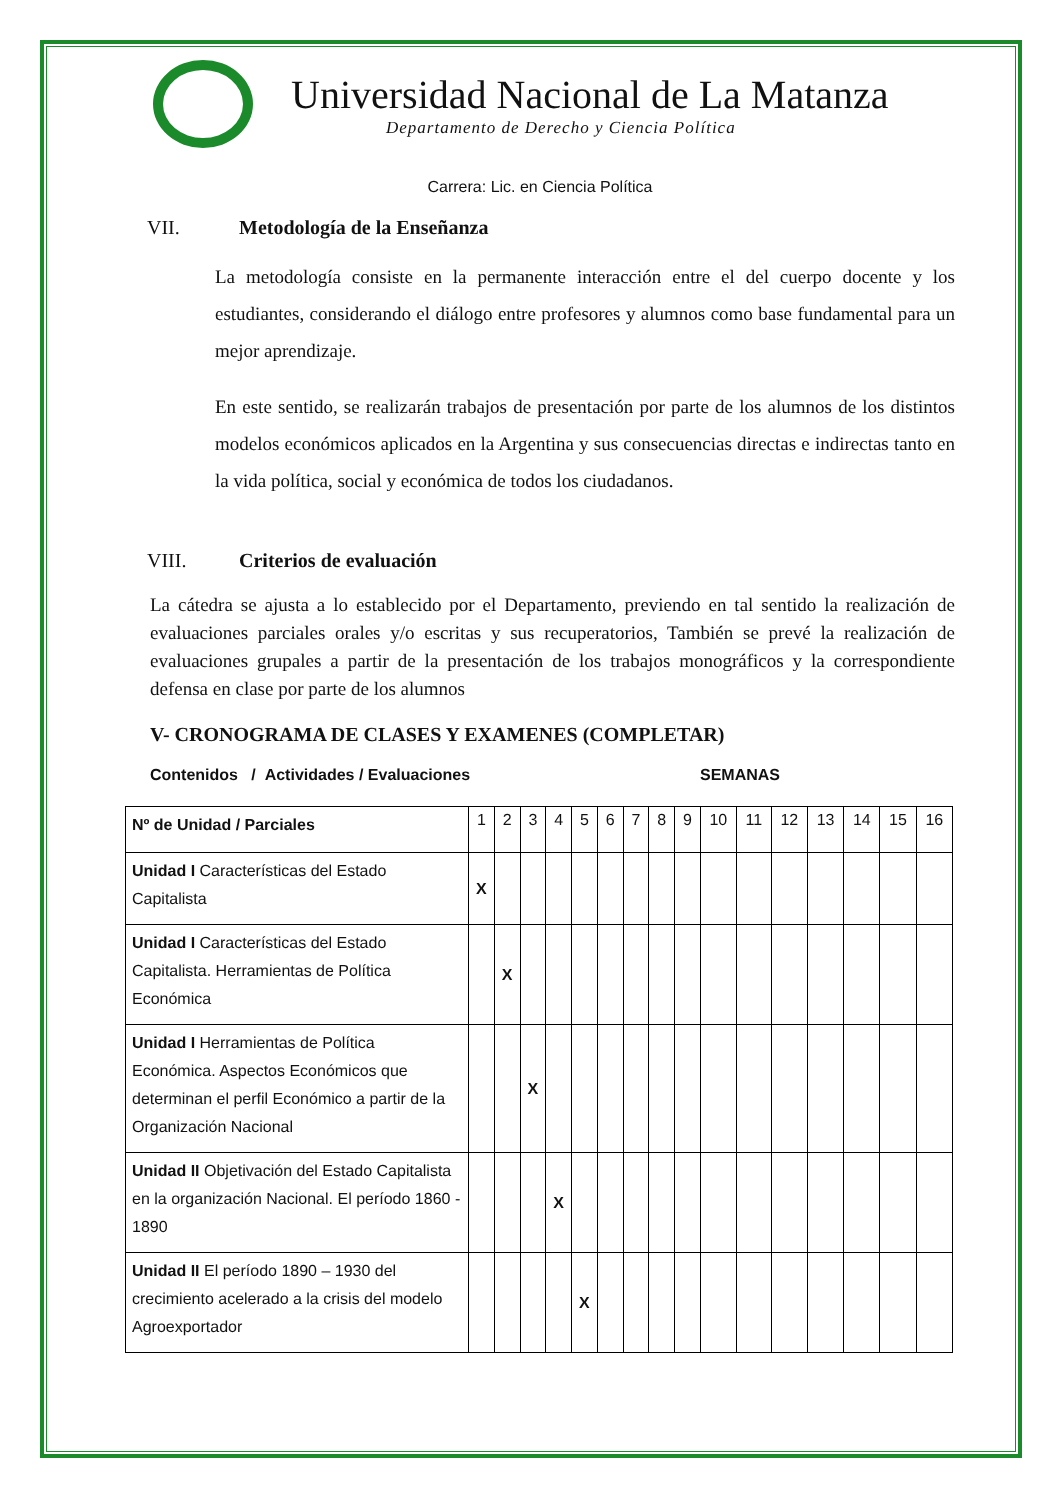Universidad Nacional de La Matanza
Departamento de Derecho y Ciencia Política
Carrera: Lic. en Ciencia Política
VII. Metodología de la Enseñanza
La metodología consiste en la permanente interacción entre el del cuerpo docente y los estudiantes, considerando el diálogo entre profesores y alumnos como base fundamental para un mejor aprendizaje.
En este sentido, se realizarán trabajos de presentación por parte de los alumnos de los distintos modelos económicos aplicados en la Argentina y sus consecuencias directas e indirectas tanto en la vida política, social y económica de todos los ciudadanos.
VIII. Criterios de evaluación
La cátedra se ajusta a lo establecido por el Departamento, previendo en tal sentido la realización de evaluaciones parciales orales y/o escritas y sus recuperatorios, También se prevé la realización de evaluaciones grupales a partir de la presentación de los trabajos monográficos y la correspondiente defensa en clase por parte de los alumnos
V- CRONOGRAMA DE CLASES Y EXAMENES (COMPLETAR)
Contenidos / Actividades / Evaluaciones SEMANAS
| Nº de Unidad / Parciales | 1 | 2 | 3 | 4 | 5 | 6 | 7 | 8 | 9 | 10 | 11 | 12 | 13 | 14 | 15 | 16 |
| Unidad I Características del Estado Capitalista | X | | | | | | | | | | | | | | | |
| Unidad I Características del Estado Capitalista. Herramientas de Política Económica | | X | | | | | | | | | | | | | | |
| Unidad I Herramientas de Política Económica. Aspectos Económicos que determinan el perfil Económico a partir de la Organización Nacional | | | X | | | | | | | | | | | | | |
| Unidad II Objetivación del Estado Capitalista en la organización Nacional. El período 1860 - 1890 | | | | X | | | | | | | | | | | | |
| Unidad II El período 1890 – 1930 del crecimiento acelerado a la crisis del modelo Agroexportador | | | | | X | | | | | | | | | | | |